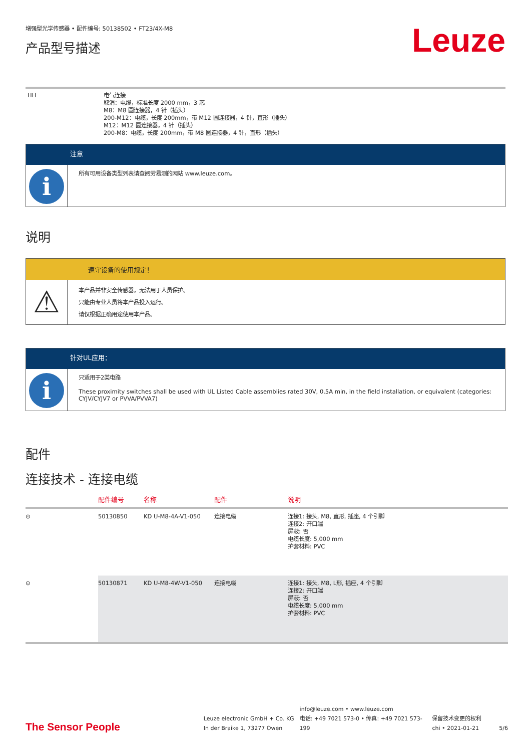增强型光学传感器 • 配件编号: 50138502 • FT23/4X-M8
产品型号描述
Leuze
HH 电气连接
取消：电缆，标准长度 2000 mm，3 芯
M8：M8 圆连接器，4 针（插头）
200-M12：电缆，长度 200mm，带 M12 圆连接器，4 针，直形（插头）
M12：M12 圆连接器，4 针（插头）
200-M8：电缆，长度 200mm，带 M8 圆连接器，4 针，直形（插头）
注意
i
所有可用设备类型列表请查阅劳易测的网站 www.leuze.com。
说明
遵守设备的使用规定！
⚠
本产品并非安全传感器，无法用于人员保护。
只能由专业人员将本产品投入运行。
请仅根据正确用途使用本产品。
针对UL应用：
i
只适用于2类电路
These proximity switches shall be used with UL Listed Cable assemblies rated 30V, 0.5A min, in the field installation, or equivalent (categories: CYJV/CYJV7 or PVVA/PVVA7)
配件
连接技术 - 连接电缆
| | 配件编号 | 名称 | 配件 | 说明 |
| --- | --- | --- | --- | --- |
| ⊙ | 50130850 | KD U-M8-4A-V1-050 | 连接电缆 | 连接1: 接头, M8, 直形, 插座, 4 个引脚 连接2: 开口端 屏蔽: 否 电缆长度: 5,000 mm 护套材料: PVC |
| ⊙ | 50130871 | KD U-M8-4W-V1-050 | 连接电缆 | 连接1: 接头, M8, L形, 插座, 4 个引脚 连接2: 开口端 屏蔽: 否 电缆长度: 5,000 mm 护套材料: PVC |
The Sensor People
Leuze electronic GmbH + Co. KG
In der Braike 1, 73277 Owen
info@leuze.com • www.leuze.com
电话: +49 7021 573-0 • 传真: +49 7021 573-199
保留技术变更的权利
chi • 2021-01-21
5/6